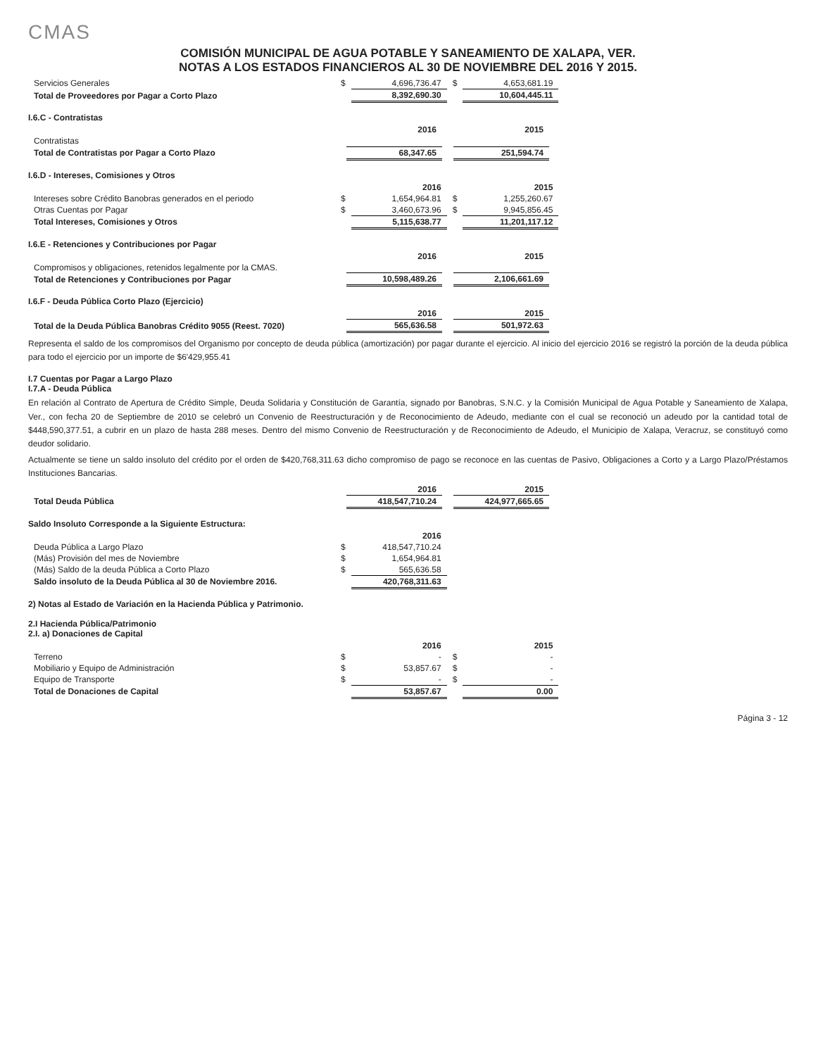CMAS
COMISIÓN MUNICIPAL DE AGUA POTABLE Y SANEAMIENTO DE XALAPA, VER.
NOTAS A LOS ESTADOS FINANCIEROS AL 30 DE NOVIEMBRE DEL 2016 Y 2015.
| Servicios Generales | $ | 4,696,736.47 | $ | 4,653,681.19 |
| Total de Proveedores por Pagar a Corto Plazo | | 8,392,690.30 | | 10,604,445.11 |
I.6.C - Contratistas
| | | 2016 | | 2015 |
| --- | --- | --- | --- | --- |
| Contratistas | | | | |
| Total de Contratistas por Pagar a Corto Plazo | | 68,347.65 | | 251,594.74 |
I.6.D - Intereses, Comisiones y Otros
| | | 2016 | | 2015 |
| --- | --- | --- | --- | --- |
| Intereses sobre Crédito Banobras generados en el periodo | $ | 1,654,964.81 | $ | 1,255,260.67 |
| Otras Cuentas por Pagar | $ | 3,460,673.96 | $ | 9,945,856.45 |
| Total Intereses, Comisiones y Otros | | 5,115,638.77 | | 11,201,117.12 |
I.6.E - Retenciones y Contribuciones por Pagar
| | | 2016 | | 2015 |
| --- | --- | --- | --- | --- |
| Compromisos y obligaciones, retenidos legalmente por la CMAS. | | | | |
| Total de Retenciones y Contribuciones por Pagar | | 10,598,489.26 | | 2,106,661.69 |
I.6.F - Deuda Pública Corto Plazo (Ejercicio)
| | | 2016 | | 2015 |
| --- | --- | --- | --- | --- |
| Total de la Deuda Pública Banobras Crédito 9055 (Reest. 7020) | | 565,636.58 | | 501,972.63 |
Representa el saldo de los compromisos del Organismo por concepto de deuda pública (amortización) por pagar durante el ejercicio. Al inicio del ejercicio 2016 se registró la porción de la deuda pública para todo el ejercicio por un importe de $6'429,955.41
I.7 Cuentas por Pagar a Largo Plazo
I.7.A - Deuda Pública
En relación al Contrato de Apertura de Crédito Simple, Deuda Solidaria y Constitución de Garantía, signado por Banobras, S.N.C. y la Comisión Municipal de Agua Potable y Saneamiento de Xalapa, Ver., con fecha 20 de Septiembre de 2010 se celebró un Convenio de Reestructuración y de Reconocimiento de Adeudo, mediante con el cual se reconoció un adeudo por la cantidad total de $448,590,377.51, a cubrir en un plazo de hasta 288 meses. Dentro del mismo Convenio de Reestructuración y de Reconocimiento de Adeudo, el Municipio de Xalapa, Veracruz, se constituyó como deudor solidario.
Actualmente se tiene un saldo insoluto del crédito por el orden de $420,768,311.63 dicho compromiso de pago se reconoce en las cuentas de Pasivo, Obligaciones a Corto y a Largo Plazo/Préstamos Instituciones Bancarias.
| | | 2016 | | 2015 |
| --- | --- | --- | --- | --- |
| Total Deuda Pública | | 418,547,710.24 | | 424,977,665.65 |
Saldo Insoluto Corresponde a la Siguiente Estructura:
| | | 2016 |
| --- | --- | --- |
| Deuda Pública a Largo Plazo | $ | 418,547,710.24 |
| (Más) Provisión del mes de Noviembre | $ | 1,654,964.81 |
| (Más) Saldo de la deuda Pública a Corto Plazo | $ | 565,636.58 |
| Saldo insoluto de la Deuda Pública al 30 de Noviembre 2016. | | 420,768,311.63 |
2) Notas al Estado de Variación en la Hacienda Pública y Patrimonio.
2.I Hacienda Pública/Patrimonio
2.I. a) Donaciones de Capital
| | | 2016 | | 2015 |
| --- | --- | --- | --- | --- |
| Terreno | $ | - | $ | - |
| Mobiliario y Equipo de Administración | $ | 53,857.67 | $ | - |
| Equipo de Transporte | $ | - | $ | - |
| Total de Donaciones de Capital | | 53,857.67 | | 0.00 |
Página 3 - 12